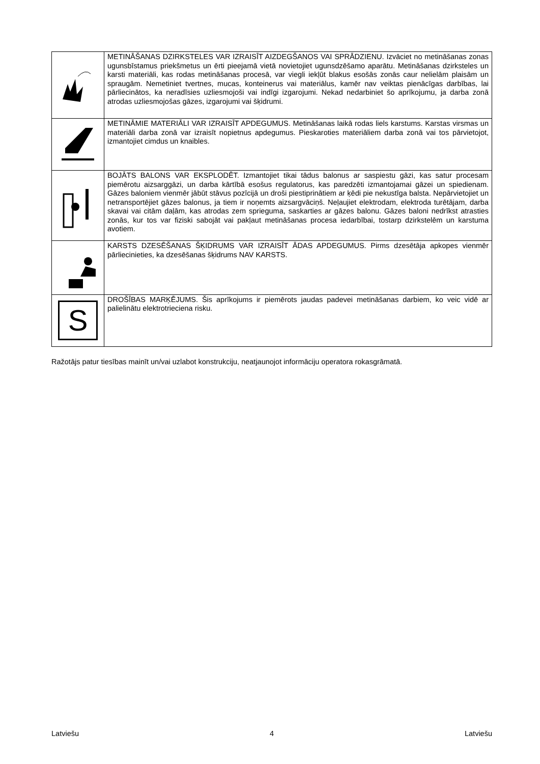| | METINĀŠANAS DZIRKSTELES VAR IZRAISĪT AIZDEGŠANOS VAI SPRĀDZIENU. Izvāciet no metināšanas zonas ugunsbīstamus priekšmetus un ērti pieejamā vietā novietojiet ugunsdzēšamo aparātu. Metināšanas dzirksteles un karsti materiāli, kas rodas metināšanas procesā, var viegli iekļūt blakus esošās zonās caur nelielām plaisām un spraugām. Nemetiniet tvertnes, mucas, konteinerus vai materiālus, kamēr nav veiktas pienācīgas darbības, lai pārliecinātos, ka neradīsies uzliesmojoši vai indīgi izgarojumi. Nekad nedarbiniet šo aprīkojumu, ja darba zonā atrodas uzliesmojošas gāzes, izgarojumi vai šķidrumi. |
| | METINĀMIE MATERIĀLI VAR IZRAISĪT APDEGUMUS. Metināšanas laikā rodas liels karstums. Karstas virsmas un materiāli darba zonā var izraisīt nopietnus apdegumus. Pieskaroties materiāliem darba zonā vai tos pārvietojot, izmantojiet cimdus un knaibles. |
| | BOJĀTS BALONS VAR EKSPLODĒT. Izmantojiet tikai tādus balonus ar saspiestu gāzi, kas satur procesam piemērotu aizsarggāzi, un darba kārtībā esošus regulatorus, kas paredzēti izmantojamai gāzei un spiedienam. Gāzes baloniem vienmēr jābūt stāvus pozīcijā un droši piestiprinātiem ar ķēdi pie nekustīga balsta. Nepārvietojiet un netransportējiet gāzes balonus, ja tiem ir noņemts aizsargvāciņš. Neļaujiet elektrodam, elektroda turētājam, darba skavai vai citām daļām, kas atrodas zem sprieguma, saskarties ar gāzes balonu. Gāzes baloni nedrīkst atrasties zonās, kur tos var fiziski sabojāt vai pakļaut metināšanas procesa iedarbībai, tostarp dzirkstelēm un karstuma avotiem. |
| | KARSTS DZESĒŠANAS ŠĶIDRUMS VAR IZRAISĪT ĀDAS APDEGUMUS. Pirms dzesētāja apkopes vienmēr pārliecinieties, ka dzesēšanas šķidrums NAV KARSTS. |
| S | DROŠĪBAS MARĶĒJUMS. Šis aprīkojums ir piemērots jaudas padevei metināšanas darbiem, ko veic vidē ar palielinātu elektrotrieciena risku. |
Ražotājs patur tiesības mainīt un/vai uzlabot konstrukciju, neatjaunojot informāciju operatora rokasgrāmatā.
Latviešu 4 Latviešu